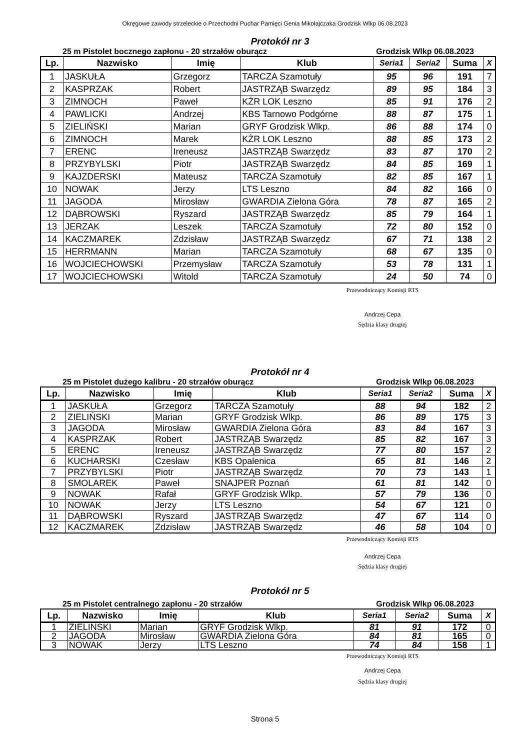Okręgowe zawody strzeleckie o Przechodni Puchar Pamięci Genia Mikołajczaka Grodzisk Wlkp 06.08.2023
Protokół nr 3
25 m Pistolet bocznego zapłonu - 20 strzałów oburącz Grodzisk Wlkp 06.08.2023
| Lp. | Nazwisko | Imię | Klub | Seria1 | Seria2 | Suma | X |
| --- | --- | --- | --- | --- | --- | --- | --- |
| 1 | JASKUŁA | Grzegorz | TARCZA Szamotuły | 95 | 96 | 191 | 7 |
| 2 | KASPRZAK | Robert | JASTRZĄB Swarzędz | 89 | 95 | 184 | 3 |
| 3 | ZIMNOCH | Paweł | KŻR LOK Leszno | 85 | 91 | 176 | 2 |
| 4 | PAWLICKI | Andrzej | KBS Tarnowo Podgórne | 88 | 87 | 175 | 1 |
| 5 | ZIELIŃSKI | Marian | GRYF Grodzisk Wlkp. | 86 | 88 | 174 | 0 |
| 6 | ZIMNOCH | Marek | KŻR LOK Leszno | 88 | 85 | 173 | 2 |
| 7 | ERENC | Ireneusz | JASTRZĄB Swarzędz | 83 | 87 | 170 | 2 |
| 8 | PRZYBYLSKI | Piotr | JASTRZĄB Swarzędz | 84 | 85 | 169 | 1 |
| 9 | KAJZDERSKI | Mateusz | TARCZA Szamotuły | 82 | 85 | 167 | 1 |
| 10 | NOWAK | Jerzy | LTS Leszno | 84 | 82 | 166 | 0 |
| 11 | JAGODA | Mirosław | GWARDIA Zielona Góra | 78 | 87 | 165 | 2 |
| 12 | DĄBROWSKI | Ryszard | JASTRZĄB Swarzędz | 85 | 79 | 164 | 1 |
| 13 | JERZAK | Leszek | TARCZA Szamotuły | 72 | 80 | 152 | 0 |
| 14 | KACZMAREK | Zdzisław | JASTRZĄB Swarzędz | 67 | 71 | 138 | 2 |
| 15 | HERRMANN | Marian | TARCZA Szamotuły | 68 | 67 | 135 | 0 |
| 16 | WOJCIECHOWSKI | Przemysław | TARCZA Szamotuły | 53 | 78 | 131 | 1 |
| 17 | WOJCIECHOWSKI | Witold | TARCZA Szamotuły | 24 | 50 | 74 | 0 |
Przewodniczący Komisji RTS
Andrzej Cepa
Sędzia klasy drugiej
Protokół nr 4
25 m Pistolet dużego kalibru - 20 strzałów oburącz Grodzisk Wlkp 06.08.2023
| Lp. | Nazwisko | Imię | Klub | Seria1 | Seria2 | Suma | X |
| --- | --- | --- | --- | --- | --- | --- | --- |
| 1 | JASKUŁA | Grzegorz | TARCZA Szamotuły | 88 | 94 | 182 | 2 |
| 2 | ZIELIŃSKI | Marian | GRYF Grodzisk Wlkp. | 86 | 89 | 175 | 3 |
| 3 | JAGODA | Mirosław | GWARDIA Zielona Góra | 83 | 84 | 167 | 3 |
| 4 | KASPRZAK | Robert | JASTRZĄB Swarzędz | 85 | 82 | 167 | 3 |
| 5 | ERENC | Ireneusz | JASTRZĄB Swarzędz | 77 | 80 | 157 | 2 |
| 6 | KUCHARSKI | Czesław | KBS Opalenica | 65 | 81 | 146 | 2 |
| 7 | PRZYBYLSKI | Piotr | JASTRZĄB Swarzędz | 70 | 73 | 143 | 1 |
| 8 | SMOLAREK | Paweł | SNAJPER Poznań | 61 | 81 | 142 | 0 |
| 9 | NOWAK | Rafał | GRYF Grodzisk Wlkp. | 57 | 79 | 136 | 0 |
| 10 | NOWAK | Jerzy | LTS Leszno | 54 | 67 | 121 | 0 |
| 11 | DĄBROWSKI | Ryszard | JASTRZĄB Swarzędz | 47 | 67 | 114 | 0 |
| 12 | KACZMAREK | Zdzisław | JASTRZĄB Swarzędz | 46 | 58 | 104 | 0 |
Przewodniczący Komisji RTS
Andrzej Cepa
Sędzia klasy drugiej
Protokół nr 5
25 m Pistolet centralnego zapłonu - 20 strzałów Grodzisk Wlkp 06.08.2023
| Lp. | Nazwisko | Imię | Klub | Seria1 | Seria2 | Suma | X |
| --- | --- | --- | --- | --- | --- | --- | --- |
| 1 | ZIELINSKI | Marian | GRYF Grodzisk Wlkp. | 81 | 91 | 172 | 0 |
| 2 | JAGODA | Mirosław | GWARDIA Zielona Góra | 84 | 81 | 165 | 0 |
| 3 | NOWAK | Jerzy | LTS Leszno | 74 | 84 | 158 | 1 |
Przewodniczący Komisji RTS
Andrzej Cepa
Sędzia klasy drugiej
Strona 5